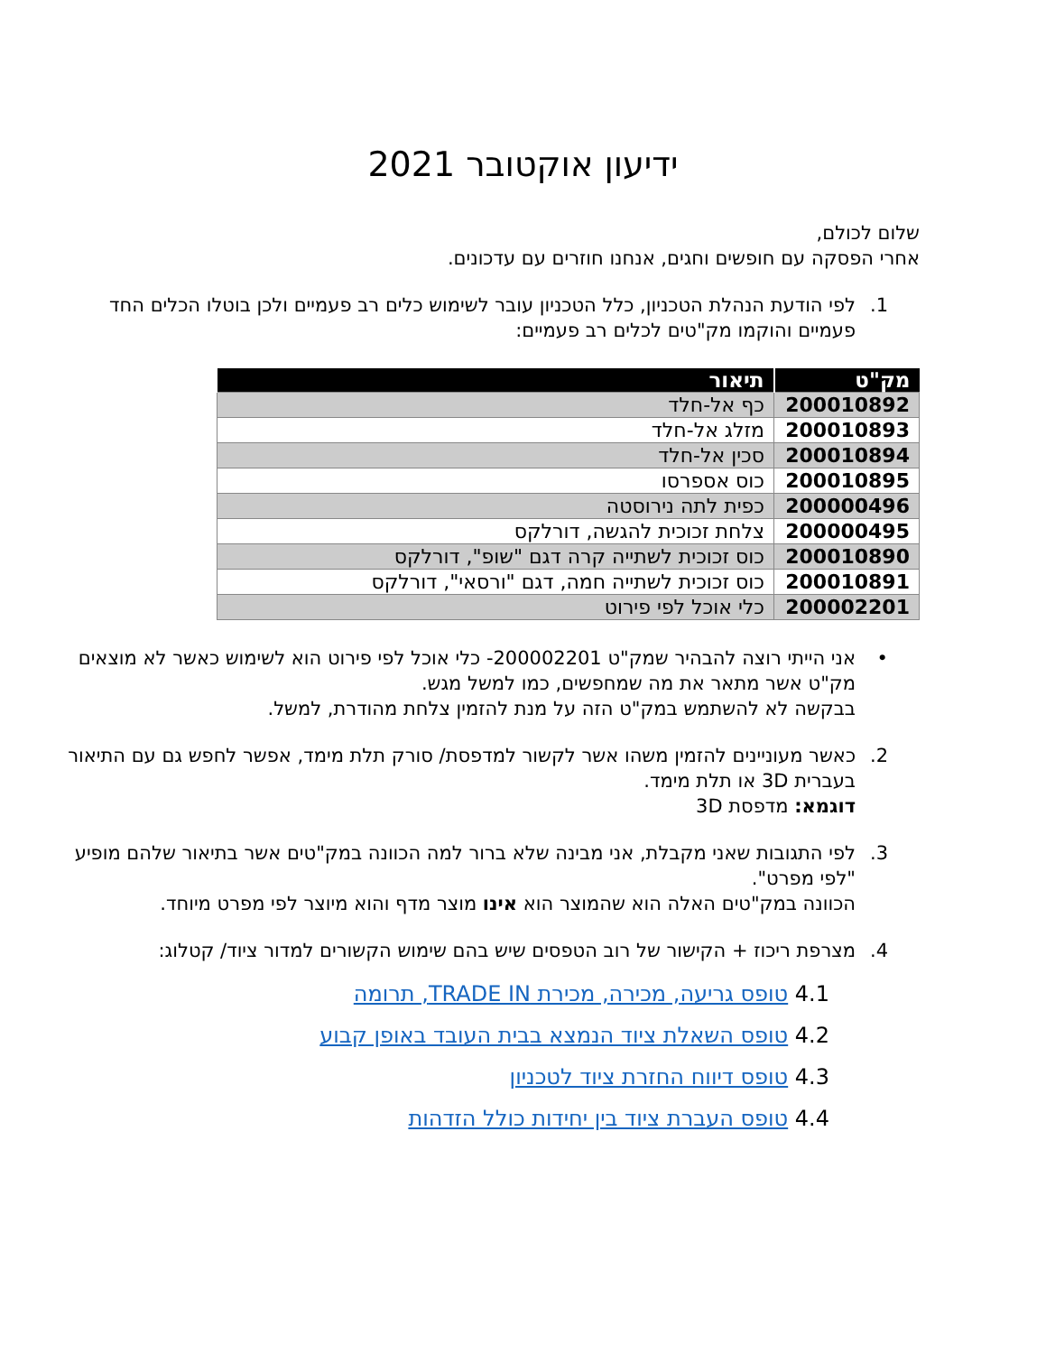ידיעון אוקטובר 2021
שלום לכולם,
אחרי הפסקה עם חופשים וחגים, אנחנו חוזרים עם עדכונים.
1. לפי הודעת הנהלת הטכניון, כלל הטכניון עובר לשימוש כלים רב פעמיים ולכן בוטלו הכלים החד פעמיים והוקמו מק"טים לכלים רב פעמיים:
| מק"ט | תיאור |
| --- | --- |
| 200010892 | כף אל-חלד |
| 200010893 | מזלג אל-חלד |
| 200010894 | סכין אל-חלד |
| 200010895 | כוס אספרסו |
| 200000496 | כפית לתה נירוסטה |
| 200000495 | צלחת זכוכית להגשה, דורלקס |
| 200010890 | כוס זכוכית לשתייה קרה דגם "שופ", דורלקס |
| 200010891 | כוס זכוכית לשתייה חמה, דגם "ורסאי", דורלקס |
| 200002201 | כלי אוכל לפי פירוט |
• אני הייתי רוצה להבהיר שמק"ט 200002201- כלי אוכל לפי פירוט הוא לשימוש כאשר לא מוצאים מק"ט אשר מתאר את מה שמחפשים, כמו למשל מגש.
בבקשה לא להשתמש במק"ט הזה על מנת להזמין צלחת מהודרת, למשל.
2. כאשר מעוניינים להזמין משהו אשר לקשור למדפסת/ סורק תלת מימד, אפשר לחפש גם עם התיאור בעברית 3D או תלת מימד.
דוגמא: מדפסת 3D
3. לפי התגובות שאני מקבלת, אני מבינה שלא ברור למה הכוונה במק"טים אשר בתיאור שלהם מופיע "לפי מפרט".
הכוונה במק"טים האלה הוא שהמוצר הוא אינו מוצר מדף והוא מיוצר לפי מפרט מיוחד.
4. מצרפת ריכוז + הקישור של רוב הטפסים שיש בהם שימוש הקשורים למדור ציוד/ קטלוג:
4.1 טופס גריעה, מכירה, מכירת TRADE IN, תרומה
4.2 טופס השאלת ציוד הנמצא בבית העובד באופן קבוע
4.3 טופס דיווח החזרת ציוד לטכניון
4.4 טופס העברת ציוד בין יחידות כולל הזדהות